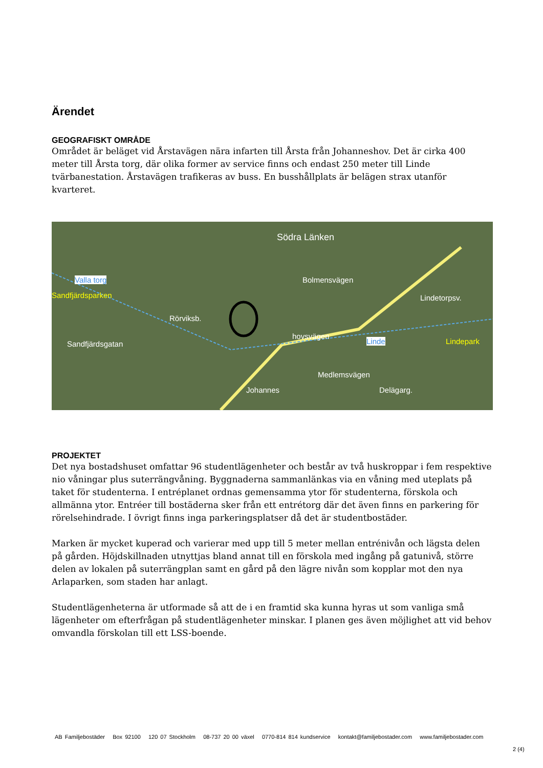Ärendet
GEOGRAFISKT OMRÅDE
Området är beläget vid Årstavägen nära infarten till Årsta från Johanneshov. Det är cirka 400 meter till Årsta torg, där olika former av service finns och endast 250 meter till Linde tvärbanestation. Årstavägen trafikeras av buss. En busshållplats är belägen strax utanför kvarteret.
Södra Länken
Valla torg
Sandfjärdsparken
Bolmensvägen
Rörviksb.
hovsvägen
Linde Lindepark
Medlemsvägen
Delägarg.
Lindetorpsv.
Sandfjärdsgatan
Johannes
PROJEKTET
Det nya bostadshuset omfattar 96 studentlägenheter och består av två huskroppar i fem respektive nio våningar plus suterrängvåning. Byggnaderna sammanlänkas via en våning med uteplats på taket för studenterna. I entréplanet ordnas gemensamma ytor för studenterna, förskola och allmänna ytor. Entréer till bostäderna sker från ett entrétorg där det även finns en parkering för rörelsehindrade. I övrigt finns inga parkeringsplatser då det är studentbostäder.
Marken är mycket kuperad och varierar med upp till 5 meter mellan entrénivån och lägsta delen på gården. Höjdskillnaden utnyttjas bland annat till en förskola med ingång på gatunivå, större delen av lokalen på suterrängplan samt en gård på den lägre nivån som kopplar mot den nya Arlaparken, som staden har anlagt.
Studentlägenheterna är utformade så att de i en framtid ska kunna hyras ut som vanliga små lägenheter om efterfrågan på studentlägenheter minskar. I planen ges även möjlighet att vid behov omvandla förskolan till ett LSS-boende.
AB Familjebostäder Box 92100 120 07 Stockholm 08-737 20 00 växel 0770-814 814 kundservice kontakt@familjebostader.com www.familjebostader.com
2 (4)